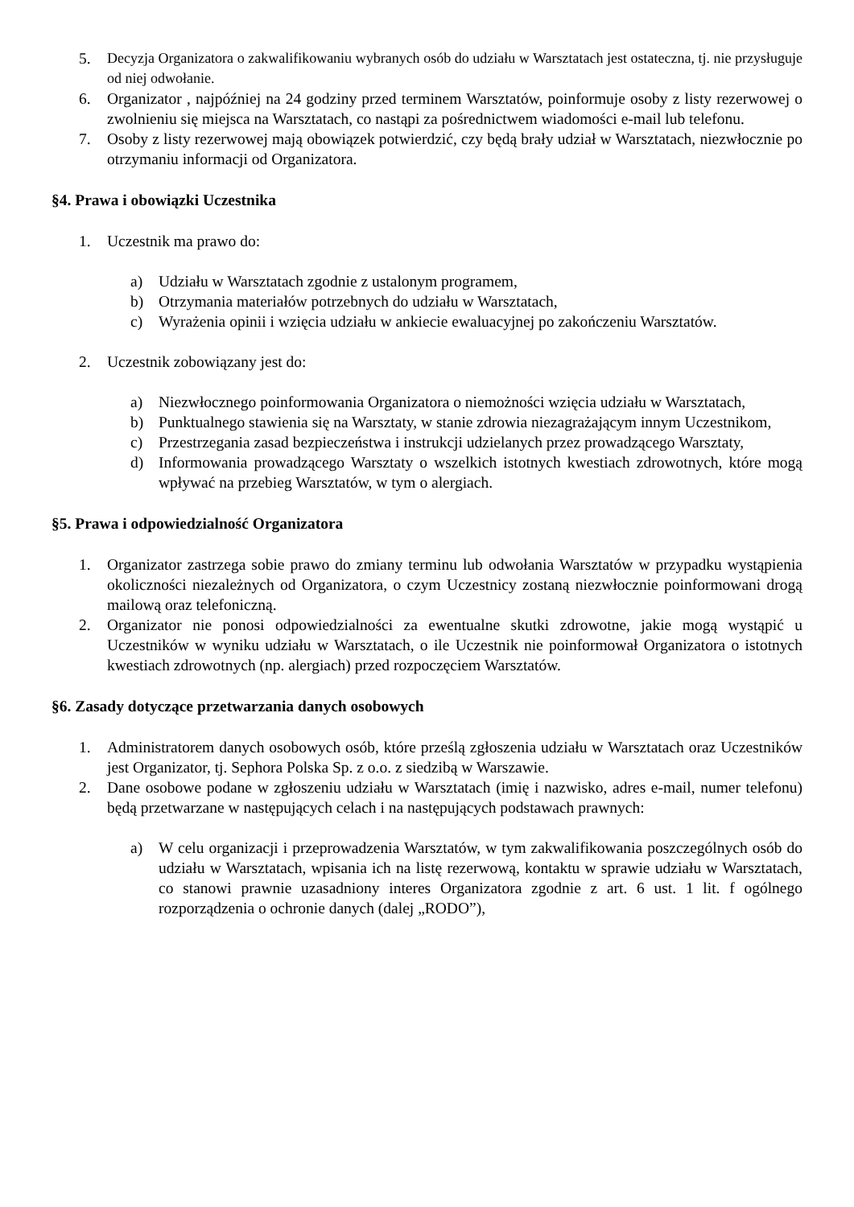5. Decyzja Organizatora o zakwalifikowaniu wybranych osób do udziału w Warsztatach jest ostateczna, tj. nie przysługuje od niej odwołanie.
6. Organizator , najpóźniej na 24 godziny przed terminem Warsztatów, poinformuje osoby z listy rezerwowej o zwolnieniu się miejsca na Warsztatach, co nastąpi za pośrednictwem wiadomości e-mail lub telefonu.
7. Osoby z listy rezerwowej mają obowiązek potwierdzić, czy będą brały udział w Warsztatach, niezwłocznie po otrzymaniu informacji od Organizatora.
§4. Prawa i obowiązki Uczestnika
1. Uczestnik ma prawo do:
a) Udziału w Warsztatach zgodnie z ustalonym programem,
b) Otrzymania materiałów potrzebnych do udziału w Warsztatach,
c) Wyrażenia opinii i wzięcia udziału w ankiecie ewaluacyjnej po zakończeniu Warsztatów.
2. Uczestnik zobowiązany jest do:
a) Niezwłocznego poinformowania Organizatora o niemożności wzięcia udziału w Warsztatach,
b) Punktualnego stawienia się na Warsztaty, w stanie zdrowia niezagrażającym innym Uczestnikom,
c) Przestrzegania zasad bezpieczeństwa i instrukcji udzielanych przez prowadzącego Warsztaty,
d) Informowania prowadzącego Warsztaty o wszelkich istotnych kwestiach zdrowotnych, które mogą wpływać na przebieg Warsztatów, w tym o alergiach.
§5. Prawa i odpowiedzialność Organizatora
1. Organizator zastrzega sobie prawo do zmiany terminu lub odwołania Warsztatów w przypadku wystąpienia okoliczności niezależnych od Organizatora, o czym Uczestnicy zostaną niezwłocznie poinformowani drogą mailową oraz telefoniczną.
2. Organizator nie ponosi odpowiedzialności za ewentualne skutki zdrowotne, jakie mogą wystąpić u Uczestników w wyniku udziału w Warsztatach, o ile Uczestnik nie poinformował Organizatora o istotnych kwestiach zdrowotnych (np. alergiach) przed rozpoczęciem Warsztatów.
§6. Zasady dotyczące przetwarzania danych osobowych
1. Administratorem danych osobowych osób, które prześlą zgłoszenia udziału w Warsztatach oraz Uczestników jest Organizator, tj. Sephora Polska Sp. z o.o. z siedzibą w Warszawie.
2. Dane osobowe podane w zgłoszeniu udziału w Warsztatach (imię i nazwisko, adres e-mail, numer telefonu) będą przetwarzane w następujących celach i na następujących podstawach prawnych:
a) W celu organizacji i przeprowadzenia Warsztatów, w tym zakwalifikowania poszczególnych osób do udziału w Warsztatach, wpisania ich na listę rezerwową, kontaktu w sprawie udziału w Warsztatach, co stanowi prawnie uzasadniony interes Organizatora zgodnie z art. 6 ust. 1 lit. f ogólnego rozporządzenia o ochronie danych (dalej „RODO”),